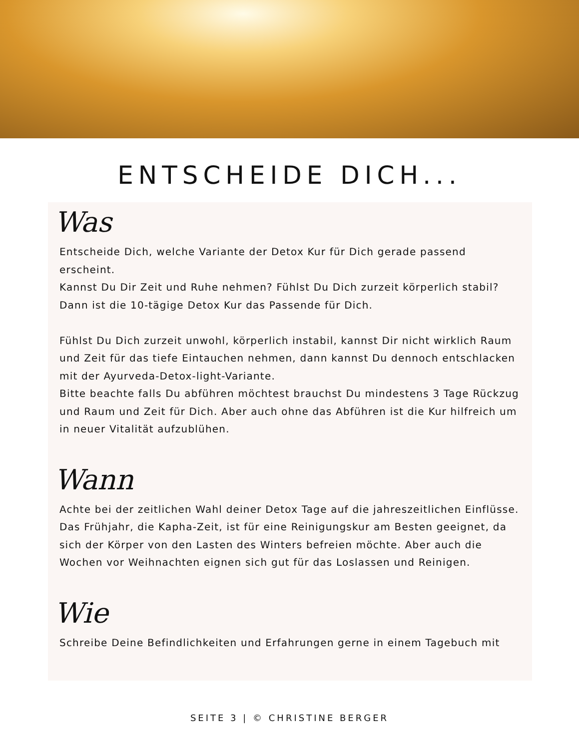ENTSCHEIDE DICH...
Was
Entscheide Dich, welche Variante der Detox Kur für Dich gerade passend erscheint.
Kannst Du Dir Zeit und Ruhe nehmen? Fühlst Du Dich zurzeit körperlich stabil?
Dann ist die 10-tägige Detox Kur das Passende für Dich.
Fühlst Du Dich zurzeit unwohl, körperlich instabil, kannst Dir nicht wirklich Raum und Zeit für das tiefe Eintauchen nehmen, dann kannst Du dennoch entschlacken mit der Ayurveda-Detox-light-Variante.
Bitte beachte falls Du abführen möchtest brauchst Du mindestens 3 Tage Rückzug und Raum und Zeit für Dich. Aber auch ohne das Abführen ist die Kur hilfreich um in neuer Vitalität aufzublühen.
Wann
Achte bei der zeitlichen Wahl deiner Detox Tage auf die jahreszeitlichen Einflüsse. Das Frühjahr, die Kapha-Zeit, ist für eine Reinigungskur am Besten geeignet, da sich der Körper von den Lasten des Winters befreien möchte. Aber auch die Wochen vor Weihnachten eignen sich gut für das Loslassen und Reinigen.
Wie
Schreibe Deine Befindlichkeiten und Erfahrungen gerne in einem Tagebuch mit
SEITE 3 | © CHRISTINE BERGER